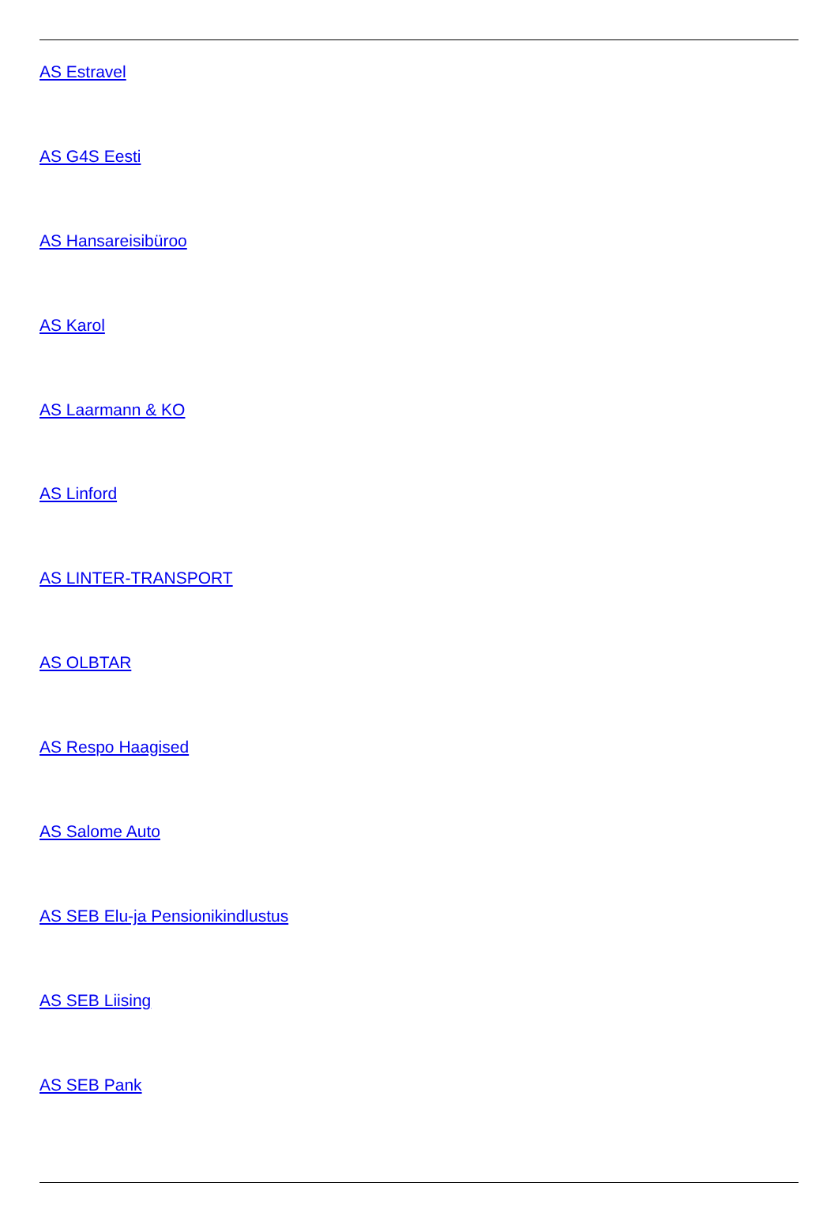AS Estravel
AS G4S Eesti
AS Hansareisibüroo
AS Karol
AS Laarmann & KO
AS Linford
AS LINTER-TRANSPORT
AS OLBTAR
AS Respo Haagised
AS Salome Auto
AS SEB Elu-ja Pensionikindlustus
AS SEB Liising
AS SEB Pank